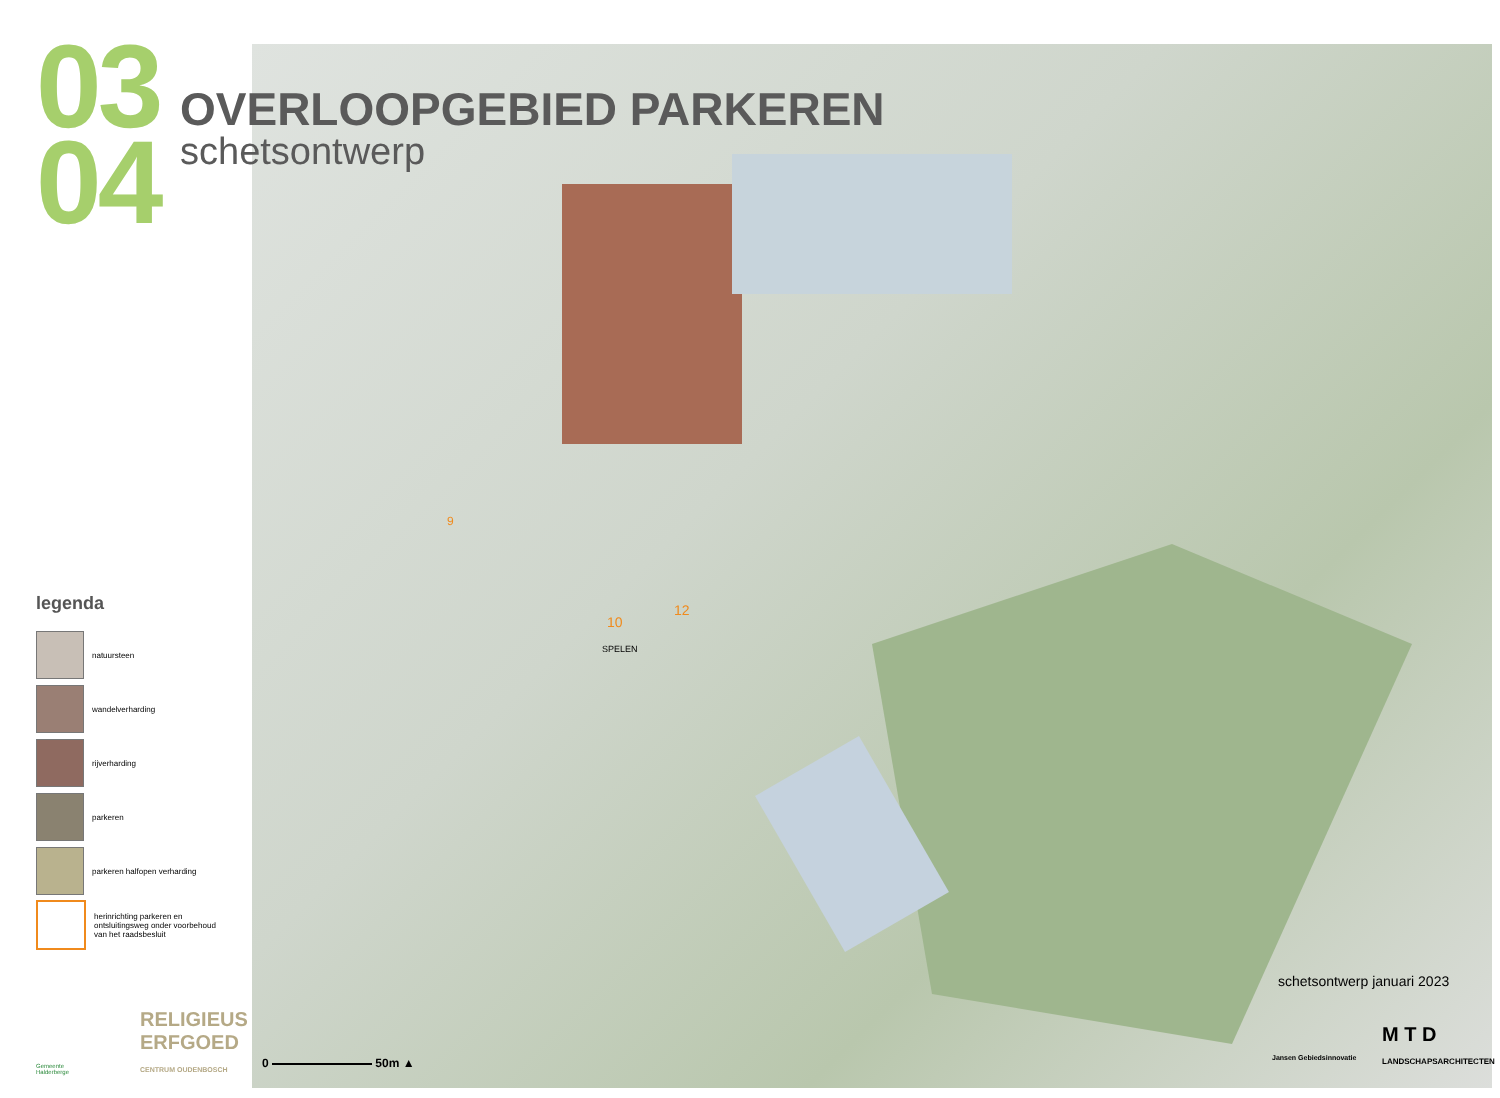SPELEN
9
10
12
OVERLOOPGEBIED PARKEREN
schetsontwerp
03
04
legenda
natuursteen
wandelverharding
rijverharding
parkeren
parkeren halfopen verharding
herinrichting parkeren en
ontsluitingsweg onder voorbehoud
van het raadsbesluit
Gemeente
Halderberge
RELIGIEUS
ERFGOED
CENTRUM OUDENBOSCH
0 50m ▲
schetsontwerp januari 2023
Jansen Gebiedsinnovatie
M T D
LANDSCHAPSARCHITECTEN